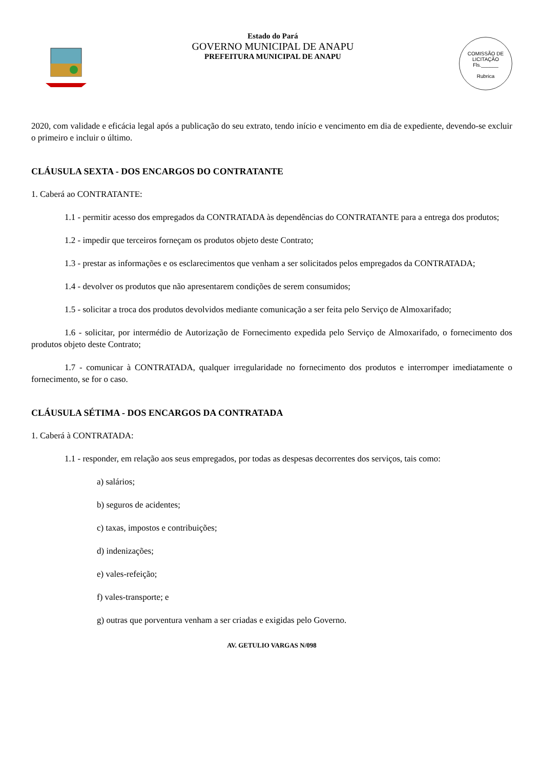Estado do Pará
GOVERNO MUNICIPAL DE ANAPU
PREFEITURA MUNICIPAL DE ANAPU
COMISSÃO DE LICITAÇÃO
Fls.______
Rubrica
2020, com validade e eficácia legal após a publicação do seu extrato, tendo início e vencimento em dia de expediente, devendo-se excluir o primeiro e incluir o último.
CLÁUSULA SEXTA - DOS ENCARGOS DO CONTRATANTE
1. Caberá ao CONTRATANTE:
1.1 - permitir acesso dos empregados da CONTRATADA às dependências do CONTRATANTE para a entrega dos produtos;
1.2 - impedir que terceiros forneçam os produtos objeto deste Contrato;
1.3 - prestar as informações e os esclarecimentos que venham a ser solicitados pelos empregados da CONTRATADA;
1.4 - devolver os produtos que não apresentarem condições de serem consumidos;
1.5 - solicitar a troca dos produtos devolvidos mediante comunicação a ser feita pelo Serviço de Almoxarifado;
1.6 - solicitar, por intermédio de Autorização de Fornecimento expedida pelo Serviço de Almoxarifado, o fornecimento dos produtos objeto deste Contrato;
1.7 - comunicar à CONTRATADA, qualquer irregularidade no fornecimento dos produtos e interromper imediatamente o fornecimento, se for o caso.
CLÁUSULA SÉTIMA - DOS ENCARGOS DA CONTRATADA
1. Caberá à CONTRATADA:
1.1 - responder, em relação aos seus empregados, por todas as despesas decorrentes dos serviços, tais como:
a) salários;
b) seguros de acidentes;
c) taxas, impostos e contribuições;
d) indenizações;
e) vales-refeição;
f) vales-transporte; e
g) outras que porventura venham a ser criadas e exigidas pelo Governo.
AV. GETULIO VARGAS N/098